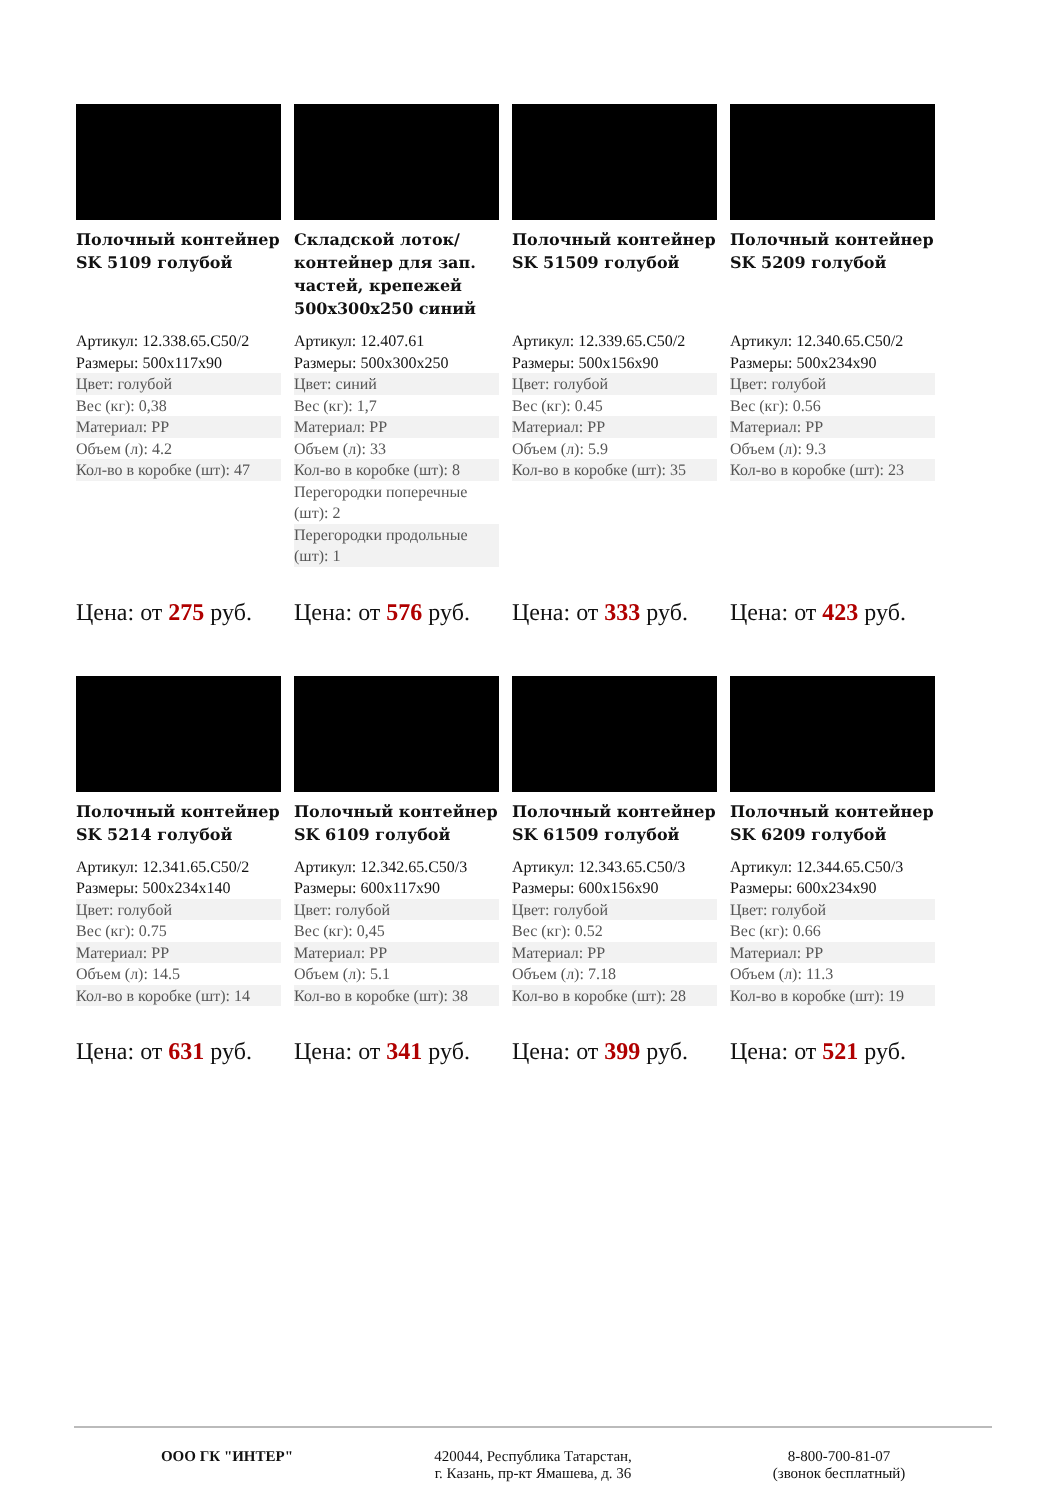Полочный контейнер SK 5109 голубой
Артикул: 12.338.65.C50/2
Размеры: 500x117x90
Цвет: голубой
Вес (кг): 0,38
Материал: PP
Объем (л): 4.2
Кол-во в коробке (шт): 47
Цена: от 275 руб.
Складской лоток/контейнер для зап. частей, крепежей 500x300x250 синий
Артикул: 12.407.61
Размеры: 500x300x250
Цвет: синий
Вес (кг): 1,7
Материал: PP
Объем (л): 33
Кол-во в коробке (шт): 8
Перегородки поперечные (шт): 2
Перегородки продольные (шт): 1
Цена: от 576 руб.
Полочный контейнер SK 51509 голубой
Артикул: 12.339.65.C50/2
Размеры: 500x156x90
Цвет: голубой
Вес (кг): 0.45
Материал: PP
Объем (л): 5.9
Кол-во в коробке (шт): 35
Цена: от 333 руб.
Полочный контейнер SK 5209 голубой
Артикул: 12.340.65.C50/2
Размеры: 500x234x90
Цвет: голубой
Вес (кг): 0.56
Материал: PP
Объем (л): 9.3
Кол-во в коробке (шт): 23
Цена: от 423 руб.
Полочный контейнер SK 5214 голубой
Артикул: 12.341.65.C50/2
Размеры: 500x234x140
Цвет: голубой
Вес (кг): 0.75
Материал: PP
Объем (л): 14.5
Кол-во в коробке (шт): 14
Цена: от 631 руб.
Полочный контейнер SK 6109 голубой
Артикул: 12.342.65.C50/3
Размеры: 600x117x90
Цвет: голубой
Вес (кг): 0,45
Материал: PP
Объем (л): 5.1
Кол-во в коробке (шт): 38
Цена: от 341 руб.
Полочный контейнер SK 61509 голубой
Артикул: 12.343.65.C50/3
Размеры: 600x156x90
Цвет: голубой
Вес (кг): 0.52
Материал: PP
Объем (л): 7.18
Кол-во в коробке (шт): 28
Цена: от 399 руб.
Полочный контейнер SK 6209 голубой
Артикул: 12.344.65.C50/3
Размеры: 600x234x90
Цвет: голубой
Вес (кг): 0.66
Материал: PP
Объем (л): 11.3
Кол-во в коробке (шт): 19
Цена: от 521 руб.
ООО ГК "ИНТЕР" 420044, Республика Татарстан,
г. Казань, пр-кт Ямашева, д. 36
8-800-700-81-07
(звонок бесплатный)